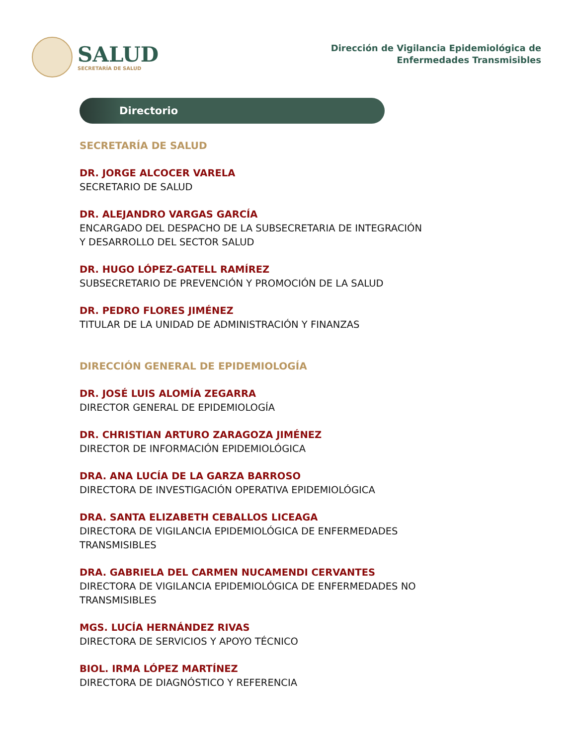SALUD
SECRETARÍA DE SALUD
Dirección de Vigilancia Epidemiológica de
Enfermedades Transmisibles
Directorio
SECRETARÍA DE SALUD
DR. JORGE ALCOCER VARELA
SECRETARIO DE SALUD
DR. ALEJANDRO VARGAS GARCÍA
ENCARGADO DEL DESPACHO DE LA SUBSECRETARIA DE INTEGRACIÓN
Y DESARROLLO DEL SECTOR SALUD
DR. HUGO LÓPEZ-GATELL RAMÍREZ
SUBSECRETARIO DE PREVENCIÓN Y PROMOCIÓN DE LA SALUD
DR. PEDRO FLORES JIMÉNEZ
TITULAR DE LA UNIDAD DE ADMINISTRACIÓN Y FINANZAS
DIRECCIÓN GENERAL DE EPIDEMIOLOGÍA
DR. JOSÉ LUIS ALOMÍA ZEGARRA
DIRECTOR GENERAL DE EPIDEMIOLOGÍA
DR. CHRISTIAN ARTURO ZARAGOZA JIMÉNEZ
DIRECTOR DE INFORMACIÓN EPIDEMIOLÓGICA
DRA. ANA LUCÍA DE LA GARZA BARROSO
DIRECTORA DE INVESTIGACIÓN OPERATIVA EPIDEMIOLÓGICA
DRA. SANTA ELIZABETH CEBALLOS LICEAGA
DIRECTORA DE VIGILANCIA EPIDEMIOLÓGICA DE ENFERMEDADES
TRANSMISIBLES
DRA. GABRIELA DEL CARMEN NUCAMENDI CERVANTES
DIRECTORA DE VIGILANCIA EPIDEMIOLÓGICA DE ENFERMEDADES NO
TRANSMISIBLES
MGS. LUCÍA HERNÁNDEZ RIVAS
DIRECTORA DE SERVICIOS Y APOYO TÉCNICO
BIOL. IRMA LÓPEZ MARTÍNEZ
DIRECTORA DE DIAGNÓSTICO Y REFERENCIA